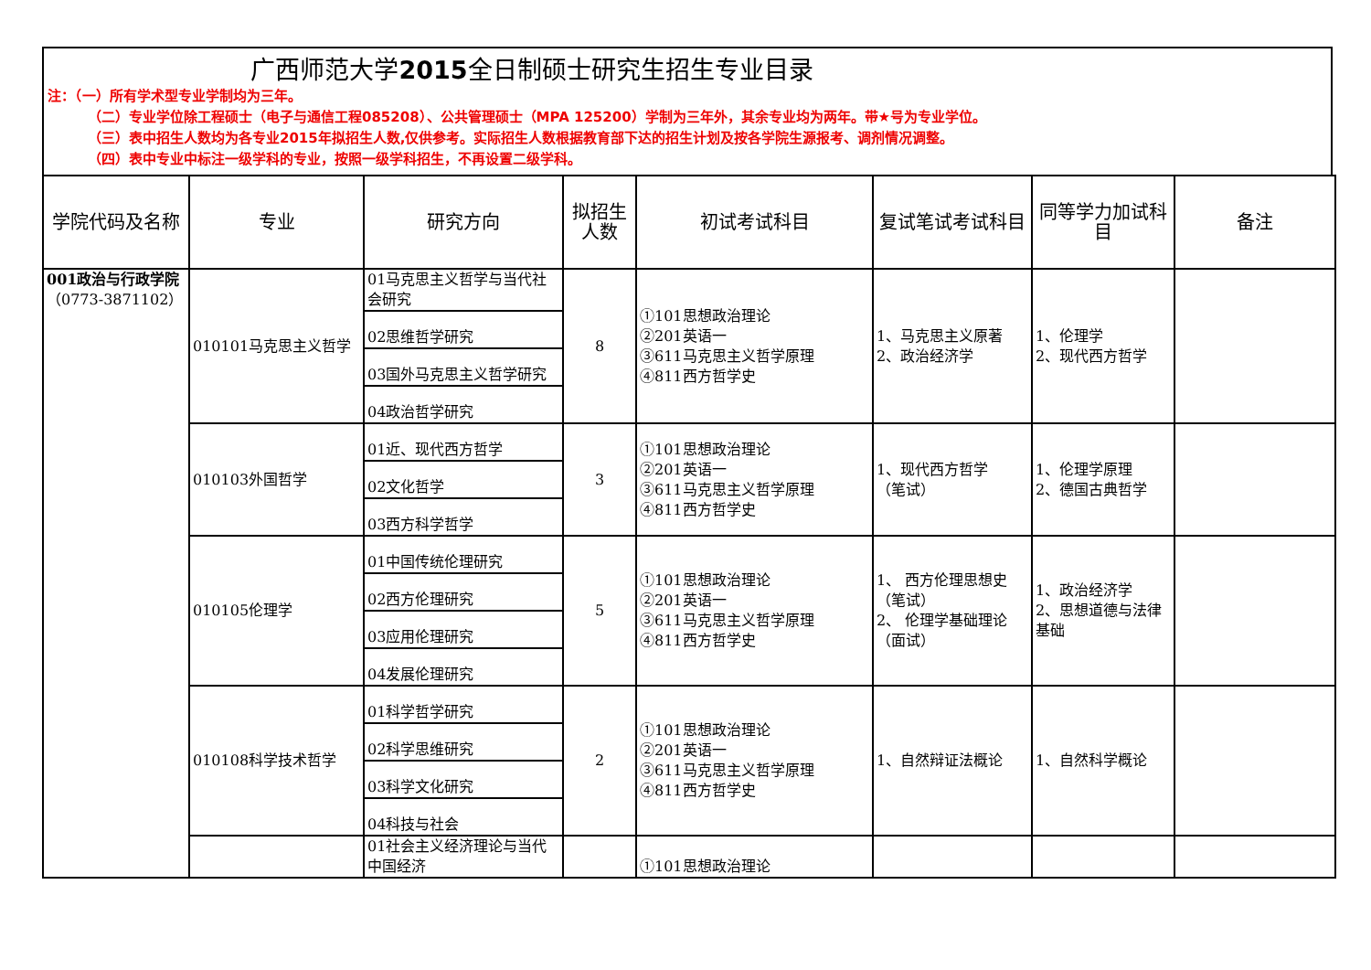广西师范大学2015全日制硕士研究生招生专业目录
注：（一）所有学术型专业学制均为三年。
（二）专业学位除工程硕士（电子与通信工程085208）、公共管理硕士（MPA 125200）学制为三年外，其余专业均为两年。带★号为专业学位。
（三）表中招生人数均为各专业2015年拟招生人数,仅供参考。实际招生人数根据教育部下达的招生计划及按各学院生源报考、调剂情况调整。
（四）表中专业中标注一级学科的专业，按照一级学科招生，不再设置二级学科。
| 学院代码及名称 | 专业 | 研究方向 | 拟招生人数 | 初试考试科目 | 复试笔试考试科目 | 同等学力加试科目 | 备注 |
| --- | --- | --- | --- | --- | --- | --- | --- |
| 001政治与行政学院 （0773-3871102） | 010101马克思主义哲学 | 01马克思主义哲学与当代社会研究 | 8 | ①101思想政治理论 ②201英语一 ③611马克思主义哲学原理 ④811西方哲学史 | 1、马克思主义原著 2、政治经济学 | 1、伦理学 2、现代西方哲学 | |
| | | 02思维哲学研究 | | | | | |
| | | 03国外马克思主义哲学研究 | | | | | |
| | | 04政治哲学研究 | | | | | |
| | 010103外国哲学 | 01近、现代西方哲学 | 3 | ①101思想政治理论 ②201英语一 ③611马克思主义哲学原理 ④811西方哲学史 | 1、现代西方哲学 （笔试） | 1、伦理学原理 2、德国古典哲学 | |
| | | 02文化哲学 | | | | | |
| | | 03西方科学哲学 | | | | | |
| | 010105伦理学 | 01中国传统伦理研究 | 5 | ①101思想政治理论 ②201英语一 ③611马克思主义哲学原理 ④811西方哲学史 | 1、 西方伦理思想史（笔试） 2、 伦理学基础理论（面试） | 1、政治经济学 2、思想道德与法律基础 | |
| | | 02西方伦理研究 | | | | | |
| | | 03应用伦理研究 | | | | | |
| | | 04发展伦理研究 | | | | | |
| | 010108科学技术哲学 | 01科学哲学研究 | 2 | ①101思想政治理论 ②201英语一 ③611马克思主义哲学原理 ④811西方哲学史 | 1、自然辩证法概论 | 1、自然科学概论 | |
| | | 02科学思维研究 | | | | | |
| | | 03科学文化研究 | | | | | |
| | | 04科技与社会 | | | | | |
| | | 01社会主义经济理论与当代中国经济 | | ①101思想政治理论 | | | |